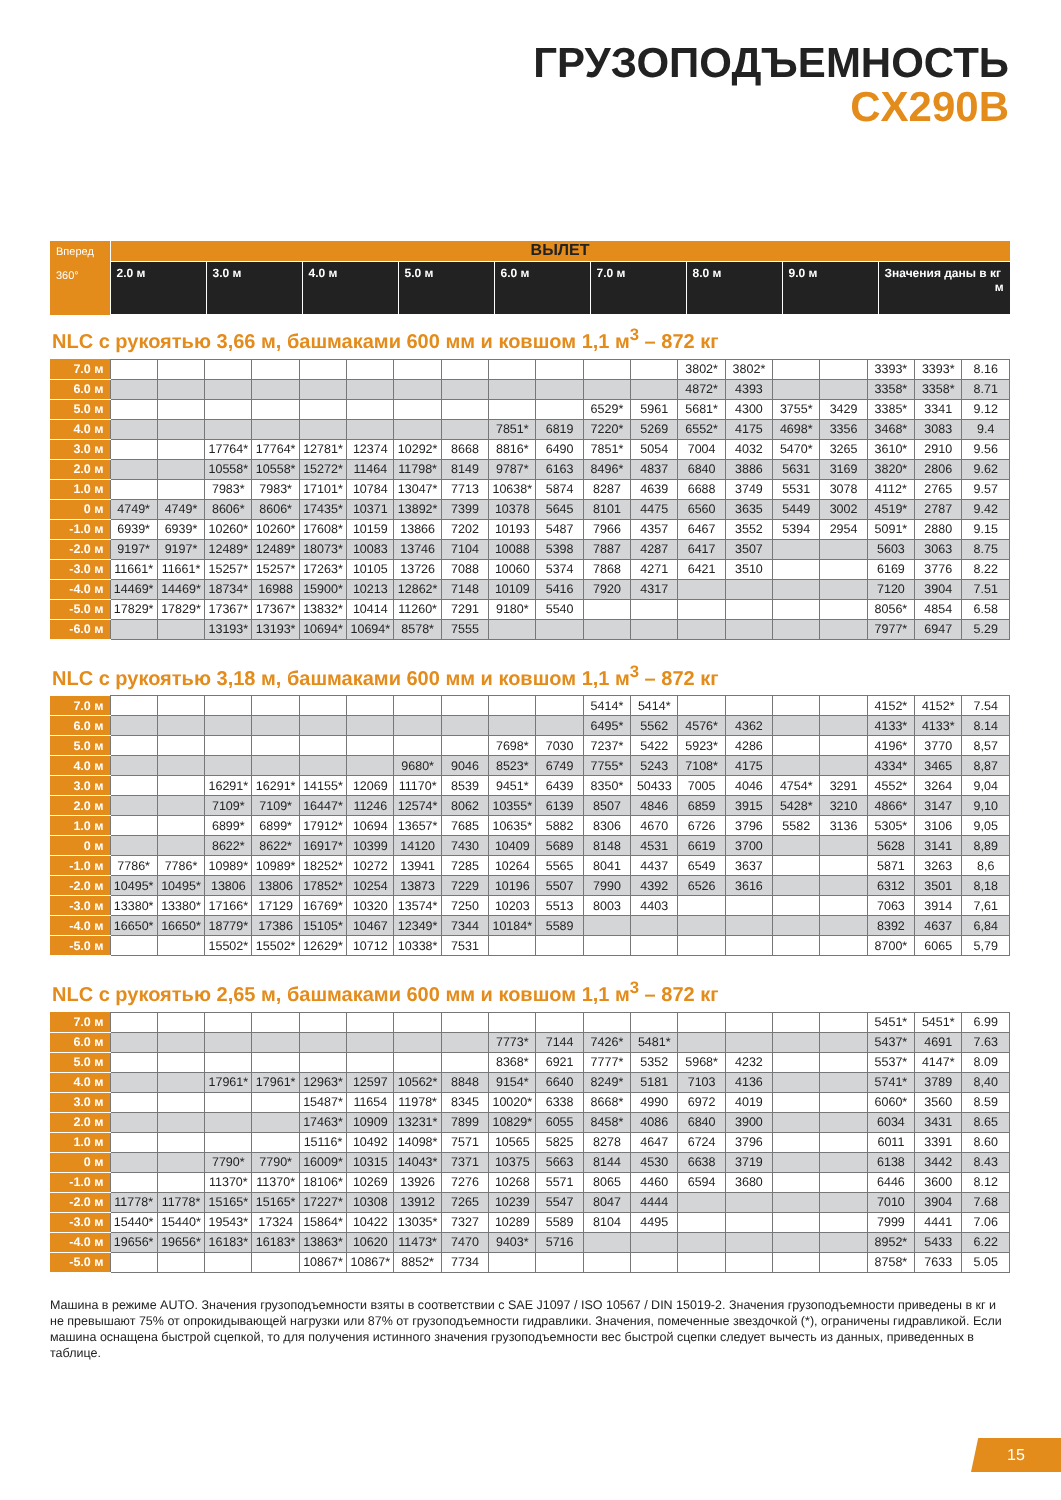ГРУЗОПОДЪЕМНОСТЬ
CX290B
| Вперед 360° | ВЫЛЕТ | | | | | | | | |
| --- | --- | --- | --- | --- | --- | --- | --- | --- | --- |
| | 2.0 м | 3.0 м | 4.0 м | 5.0 м | 6.0 м | 7.0 м | 8.0 м | 9.0 м | Значения даны в кг м |
NLC с рукоятью 3,66 м, башмаками 600 мм и ковшом 1,1 м<sup>3</sup> – 872 кг
| 7.0 м | | | | | | | | | | | | | 3802* | 3802* | | | 3393* | 3393* | 8.16 |
| 6.0 м | | | | | | | | | | | | | 4872* | 4393 | | | 3358* | 3358* | 8.71 |
| 5.0 м | | | | | | | | | | | 6529* | 5961 | 5681* | 4300 | 3755* | 3429 | 3385* | 3341 | 9.12 |
| 4.0 м | | | | | | | | | 7851* | 6819 | 7220* | 5269 | 6552* | 4175 | 4698* | 3356 | 3468* | 3083 | 9.4 |
| 3.0 м | | | 17764* | 17764* | 12781* | 12374 | 10292* | 8668 | 8816* | 6490 | 7851* | 5054 | 7004 | 4032 | 5470* | 3265 | 3610* | 2910 | 9.56 |
| 2.0 м | | | 10558* | 10558* | 15272* | 11464 | 11798* | 8149 | 9787* | 6163 | 8496* | 4837 | 6840 | 3886 | 5631 | 3169 | 3820* | 2806 | 9.62 |
| 1.0 м | | | 7983* | 7983* | 17101* | 10784 | 13047* | 7713 | 10638* | 5874 | 8287 | 4639 | 6688 | 3749 | 5531 | 3078 | 4112* | 2765 | 9.57 |
| 0 м | 4749* | 4749* | 8606* | 8606* | 17435* | 10371 | 13892* | 7399 | 10378 | 5645 | 8101 | 4475 | 6560 | 3635 | 5449 | 3002 | 4519* | 2787 | 9.42 |
| -1.0 м | 6939* | 6939* | 10260* | 10260* | 17608* | 10159 | 13866 | 7202 | 10193 | 5487 | 7966 | 4357 | 6467 | 3552 | 5394 | 2954 | 5091* | 2880 | 9.15 |
| -2.0 м | 9197* | 9197* | 12489* | 12489* | 18073* | 10083 | 13746 | 7104 | 10088 | 5398 | 7887 | 4287 | 6417 | 3507 | | | 5603 | 3063 | 8.75 |
| -3.0 м | 11661* | 11661* | 15257* | 15257* | 17263* | 10105 | 13726 | 7088 | 10060 | 5374 | 7868 | 4271 | 6421 | 3510 | | | 6169 | 3776 | 8.22 |
| -4.0 м | 14469* | 14469* | 18734* | 16988 | 15900* | 10213 | 12862* | 7148 | 10109 | 5416 | 7920 | 4317 | | | | | 7120 | 3904 | 7.51 |
| -5.0 м | 17829* | 17829* | 17367* | 17367* | 13832* | 10414 | 11260* | 7291 | 9180* | 5540 | | | | | | | 8056* | 4854 | 6.58 |
| -6.0 м | | | 13193* | 13193* | 10694* | 10694* | 8578* | 7555 | | | | | | | | | 7977* | 6947 | 5.29 |
NLC с рукоятью 3,18 м, башмаками 600 мм и ковшом 1,1 м<sup>3</sup> – 872 кг
| 7.0 м | | | | | | | | | | | 5414* | 5414* | | | | | 4152* | 4152* | 7.54 |
| 6.0 м | | | | | | | | | | | 6495* | 5562 | 4576* | 4362 | | | 4133* | 4133* | 8.14 |
| 5.0 м | | | | | | | | | 7698* | 7030 | 7237* | 5422 | 5923* | 4286 | | | 4196* | 3770 | 8,57 |
| 4.0 м | | | | | | | 9680* | 9046 | 8523* | 6749 | 7755* | 5243 | 7108* | 4175 | | | 4334* | 3465 | 8,87 |
| 3.0 м | | | 16291* | 16291* | 14155* | 12069 | 11170* | 8539 | 9451* | 6439 | 8350* | 50433 | 7005 | 4046 | 4754* | 3291 | 4552* | 3264 | 9,04 |
| 2.0 м | | | 7109* | 7109* | 16447* | 11246 | 12574* | 8062 | 10355* | 6139 | 8507 | 4846 | 6859 | 3915 | 5428* | 3210 | 4866* | 3147 | 9,10 |
| 1.0 м | | | 6899* | 6899* | 17912* | 10694 | 13657* | 7685 | 10635* | 5882 | 8306 | 4670 | 6726 | 3796 | 5582 | 3136 | 5305* | 3106 | 9,05 |
| 0 м | | | 8622* | 8622* | 16917* | 10399 | 14120 | 7430 | 10409 | 5689 | 8148 | 4531 | 6619 | 3700 | | | 5628 | 3141 | 8,89 |
| -1.0 м | 7786* | 7786* | 10989* | 10989* | 18252* | 10272 | 13941 | 7285 | 10264 | 5565 | 8041 | 4437 | 6549 | 3637 | | | 5871 | 3263 | 8,6 |
| -2.0 м | 10495* | 10495* | 13806 | 13806 | 17852* | 10254 | 13873 | 7229 | 10196 | 5507 | 7990 | 4392 | 6526 | 3616 | | | 6312 | 3501 | 8,18 |
| -3.0 м | 13380* | 13380* | 17166* | 17129 | 16769* | 10320 | 13574* | 7250 | 10203 | 5513 | 8003 | 4403 | | | | | 7063 | 3914 | 7,61 |
| -4.0 м | 16650* | 16650* | 18779* | 17386 | 15105* | 10467 | 12349* | 7344 | 10184* | 5589 | | | | | | | 8392 | 4637 | 6,84 |
| -5.0 м | | | 15502* | 15502* | 12629* | 10712 | 10338* | 7531 | | | | | | | | | 8700* | 6065 | 5,79 |
NLC с рукоятью 2,65 м, башмаками 600 мм и ковшом 1,1 м<sup>3</sup> – 872 кг
| 7.0 м | | | | | | | | | | | | | | | | | 5451* | 5451* | 6.99 |
| 6.0 м | | | | | | | | | 7773* | 7144 | 7426* | 5481* | | | | | 5437* | 4691 | 7.63 |
| 5.0 м | | | | | | | | | 8368* | 6921 | 7777* | 5352 | 5968* | 4232 | | | 5537* | 4147* | 8.09 |
| 4.0 м | | | 17961* | 17961* | 12963* | 12597 | 10562* | 8848 | 9154* | 6640 | 8249* | 5181 | 7103 | 4136 | | | 5741* | 3789 | 8,40 |
| 3.0 м | | | | | 15487* | 11654 | 11978* | 8345 | 10020* | 6338 | 8668* | 4990 | 6972 | 4019 | | | 6060* | 3560 | 8.59 |
| 2.0 м | | | | | 17463* | 10909 | 13231* | 7899 | 10829* | 6055 | 8458* | 4086 | 6840 | 3900 | | | 6034 | 3431 | 8.65 |
| 1.0 м | | | | | 15116* | 10492 | 14098* | 7571 | 10565 | 5825 | 8278 | 4647 | 6724 | 3796 | | | 6011 | 3391 | 8.60 |
| 0 м | | | 7790* | 7790* | 16009* | 10315 | 14043* | 7371 | 10375 | 5663 | 8144 | 4530 | 6638 | 3719 | | | 6138 | 3442 | 8.43 |
| -1.0 м | | | 11370* | 11370* | 18106* | 10269 | 13926 | 7276 | 10268 | 5571 | 8065 | 4460 | 6594 | 3680 | | | 6446 | 3600 | 8.12 |
| -2.0 м | 11778* | 11778* | 15165* | 15165* | 17227* | 10308 | 13912 | 7265 | 10239 | 5547 | 8047 | 4444 | | | | | 7010 | 3904 | 7.68 |
| -3.0 м | 15440* | 15440* | 19543* | 17324 | 15864* | 10422 | 13035* | 7327 | 10289 | 5589 | 8104 | 4495 | | | | | 7999 | 4441 | 7.06 |
| -4.0 м | 19656* | 19656* | 16183* | 16183* | 13863* | 10620 | 11473* | 7470 | 9403* | 5716 | | | | | | | 8952* | 5433 | 6.22 |
| -5.0 м | | | | | 10867* | 10867* | 8852* | 7734 | | | | | | | | | 8758* | 7633 | 5.05 |
Машина в режиме AUTO. Значения грузоподъемности взяты в соответствии с SAE J1097 / ISO 10567 / DIN 15019-2. Значения грузоподъемности приведены в кг и не превышают 75% от опрокидывающей нагрузки или 87% от грузоподъемности гидравлики. Значения, помеченные звездочкой (*), ограничены гидравликой. Если машина оснащена быстрой сцепкой, то для получения истинного значения грузоподъемности вес быстрой сцепки следует вычесть из данных, приведенных в таблице.
15